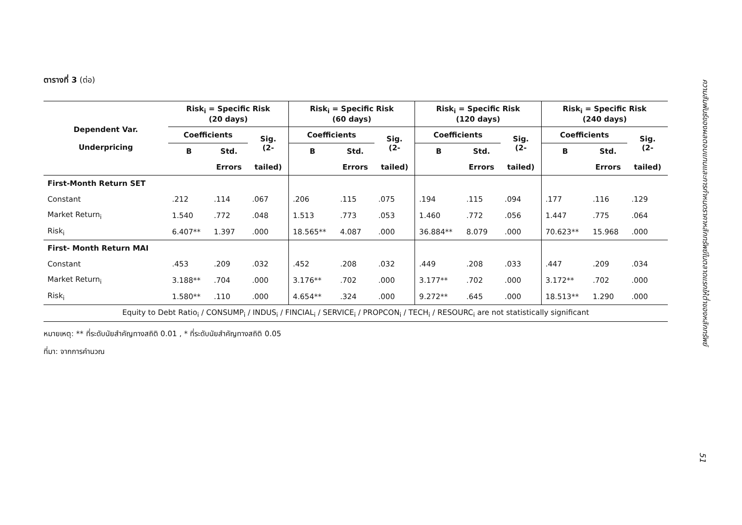ตารางที่ 3 (ต่อ)
| Dependent Var. Underpricing | Risk<sub>i</sub> = Specific Risk (20 days) | | | Risk<sub>i</sub> = Specific Risk (60 days) | | | Risk<sub>i</sub> = Specific Risk (120 days) | | | Risk<sub>i</sub> = Specific Risk (240 days) | | |
| --- | --- | --- | --- | --- | --- | --- | --- | --- | --- | --- | --- | --- |
| | Coefficients | | Sig. (2- | Coefficients | | Sig. (2- | Coefficients | | Sig. (2- | Coefficients | | Sig. (2- |
| | B | Std. | | B | Std. | | B | Std. | | B | Std. | |
| | | Errors | tailed) | | Errors | tailed) | | Errors | tailed) | | Errors | tailed) |
| First-Month Return SET | | | | | | | | | | | | |
| Constant | .212 | .114 | .067 | .206 | .115 | .075 | .194 | .115 | .094 | .177 | .116 | .129 |
| Market Return<sub>i</sub> | 1.540 | .772 | .048 | 1.513 | .773 | .053 | 1.460 | .772 | .056 | 1.447 | .775 | .064 |
| Risk<sub>i</sub> | 6.407** | 1.397 | .000 | 18.565** | 4.087 | .000 | 36.884** | 8.079 | .000 | 70.623** | 15.968 | .000 |
| First- Month Return MAI | | | | | | | | | | | | |
| Constant | .453 | .209 | .032 | .452 | .208 | .032 | .449 | .208 | .033 | .447 | .209 | .034 |
| Market Return<sub>i</sub> | 3.188** | .704 | .000 | 3.176** | .702 | .000 | 3.177** | .702 | .000 | 3.172** | .702 | .000 |
| Risk<sub>i</sub> | 1.580** | .110 | .000 | 4.654** | .324 | .000 | 9.272** | .645 | .000 | 18.513** | 1.290 | .000 |
| Equity to Debt Ratio<sub>i</sub> / CONSUMP<sub>i</sub> / INDUS<sub>i</sub> / FINCIAL<sub>i</sub> / SERVICE<sub>i</sub> / PROPCON<sub>i</sub> / TECH<sub>i</sub> / RESOURC<sub>i</sub> are not statistically significant | | | | | | | | | | | | |
หมายเหตุ: ** ที่ระดับนัยสำคัญทางสถิติ 0.01 , * ที่ระดับนัยสำคัญทางสถิติ 0.05
ที่มา: จากการคำนวณ
ความสัมพันธ์ของผลตอบแทนและการกำหนดราคาหลักทรัพย์ในตลาดแรกให้ต่ำของหลักทรัพย์
51